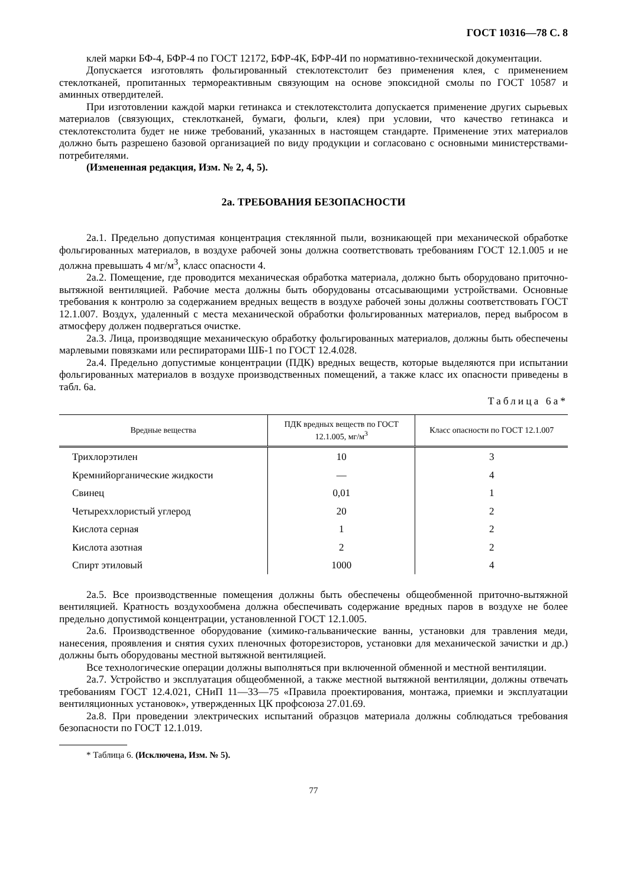ГОСТ 10316—78 С. 8
клей марки БФ-4, БФР-4 по ГОСТ 12172, БФР-4К, БФР-4И по нормативно-технической документации.
Допускается изготовлять фольгированный стеклотекстолит без применения клея, с применением стеклотканей, пропитанных термореактивным связующим на основе эпоксидной смолы по ГОСТ 10587 и аминных отвердителей.
При изготовлении каждой марки гетинакса и стеклотекстолита допускается применение других сырьевых материалов (связующих, стеклотканей, бумаги, фольги, клея) при условии, что качество гетинакса и стеклотекстолита будет не ниже требований, указанных в настоящем стандарте. Применение этих материалов должно быть разрешено базовой организацией по виду продукции и согласовано с основными министерствами-потребителями.
(Измененная редакция, Изм. № 2, 4, 5).
2а. ТРЕБОВАНИЯ БЕЗОПАСНОСТИ
2а.1. Предельно допустимая концентрация стеклянной пыли, возникающей при механической обработке фольгированных материалов, в воздухе рабочей зоны должна соответствовать требованиям ГОСТ 12.1.005 и не должна превышать 4 мг/м<sup>3</sup>, класс опасности 4.
2а.2. Помещение, где проводится механическая обработка материала, должно быть оборудовано приточно-вытяжной вентиляцией. Рабочие места должны быть оборудованы отсасывающими устройствами. Основные требования к контролю за содержанием вредных веществ в воздухе рабочей зоны должны соответствовать ГОСТ 12.1.007. Воздух, удаленный с места механической обработки фольгированных материалов, перед выбросом в атмосферу должен подвергаться очистке.
2а.3. Лица, производящие механическую обработку фольгированных материалов, должны быть обеспечены марлевыми повязками или респираторами ШБ-1 по ГОСТ 12.4.028.
2а.4. Предельно допустимые концентрации (ПДК) вредных веществ, которые выделяются при испытании фольгированных материалов в воздухе производственных помещений, а также класс их опасности приведены в табл. 6а.
Таблица 6а*
| Вредные вещества | ПДК вредных веществ по ГОСТ 12.1.005, мг/м<sup>3</sup> | Класс опасности по ГОСТ 12.1.007 |
| --- | --- | --- |
| Трихлорэтилен | 10 | 3 |
| Кремнийорганические жидкости | — | 4 |
| Свинец | 0,01 | 1 |
| Четыреххлористый углерод | 20 | 2 |
| Кислота серная | 1 | 2 |
| Кислота азотная | 2 | 2 |
| Спирт этиловый | 1000 | 4 |
2а.5. Все производственные помещения должны быть обеспечены общеобменной приточно-вытяжной вентиляцией. Кратность воздухообмена должна обеспечивать содержание вредных паров в воздухе не более предельно допустимой концентрации, установленной ГОСТ 12.1.005.
2а.6. Производственное оборудование (химико-гальванические ванны, установки для травления меди, нанесения, проявления и снятия сухих пленочных фоторезисторов, установки для механической зачистки и др.) должны быть оборудованы местной вытяжной вентиляцией.
Все технологические операции должны выполняться при включенной обменной и местной вентиляции.
2а.7. Устройство и эксплуатация общеобменной, а также местной вытяжной вентиляции, должны отвечать требованиям ГОСТ 12.4.021, СНиП 11—33—75 «Правила проектирования, монтажа, приемки и эксплуатации вентиляционных установок», утвержденных ЦК профсоюза 27.01.69.
2а.8. При проведении электрических испытаний образцов материала должны соблюдаться требования безопасности по ГОСТ 12.1.019.
* Таблица 6. (Исключена, Изм. № 5).
77